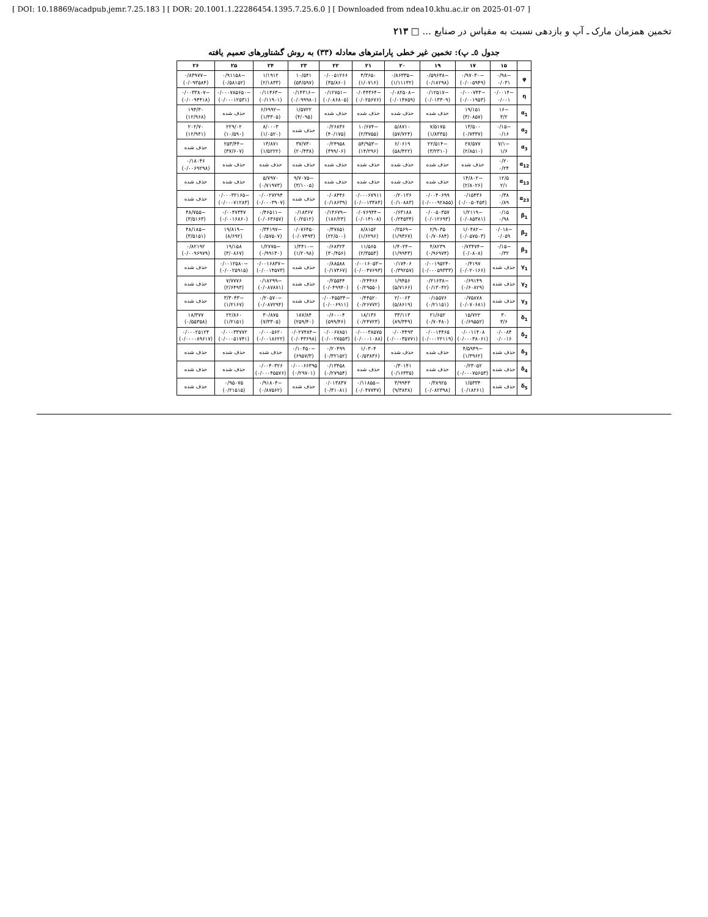[ DOI: 10.18869/acadpub.jemr.7.25.183 ] [ DOR: 20.1001.1.22286454.1395.7.25.6.0 ] [ Downloaded from ndea10.khu.ac.ir on 2025-01-07 ]
تخمین همزمان مارک ـ آپ و بازدهی نسبت به مقیاس در صنایع ... □ ۲۱۳
جدول ٥ـ پ): تخمین غیر خطی پارامترهای معادله (۳۳) به روش گشتاورهای تعمیم یافته
| | ۱۵ | ۱۷ | ۱۹ | ۲۰ | ۲۱ | ۲۲ | ۲۳ | ۲۴ | ۲۵ | ۲۶ |
| --- | --- | --- | --- | --- | --- | --- | --- | --- | --- | --- |
| φ | −۰/۹۸ ۰/۰۳۱ | −۰/۹۷۰۳۰ (۰/۰۰۵۹۴۹) | −۰/۵۹۶۳۸ (۰/۱۸۲۹۸) | −۰/۸۶۳۳۵ (۱/۱۱۱۳۲) | ۴/۳۶۵۰ (۱/۰۷۱۶) | ۰/۰۰۵۱۲۶۶ (۳۵/۸۶۰) | ۱۰/۵۴۱ (۵۴/۵۹۷) | ۱/۱۹۱۲ (۲/۱۸۳۳) | −۰/۹۱۱۵۸ (۰/۵۸۱۵۲) | −۰/۸۳۹۷۷ (۰/۰۹۳۵۸۴) |
| η | −۰/۰۰۱۴ ۰/۰۰۱ | −۰/۰۰۰۷۴۳ (۰/۰۰۱۹۵۳) | −۰/۱۲۵۱۷ (۰/۰۱۳۳۰۹) | −۰/۰۸۲۵۰۸ (۰/۰۱۴۷۵۹) | −۰/۰۴۴۳۶۴ (۰/۰۲۵۶۷۶) | −۰/۱۲۷۵۱ (۰/۰۸۶۸۰۵) | −۰/۱۴۳۱۶ (۰/۰۹۹۹۸۰) | −۰/۱۱۴۶۳ (۰/۱۱۹۰۱) | −۰/۰۰۰۷۸۵۶۵۰ (۰/۰۰۰۱۲۵۳۱) | −۰/۰۰۳۳۸۰۷ (۰/۰۰۹۴۴۱۸) |
| α<sub>1</sub> | −۱۶ ۳/۲ | ۱۹/۱۵۱ (۳/۰۸۵۷) | حذف شده | حذف شده | حذف شده | حذف شده | ۱/۵۷۲۲ (۴/۰۹۵) | −۶/۶۹۹۲ (۱/۳۳۰۵) | حذف شده | ۱۹۴/۳۰ (۱۲/۹۶۸) |
| α<sub>2</sub> | −۰/۱۵ ۰/۱۶ | ۱۳/۵۰۰ (۰/۷۳۳۷) | ۷/۵۱۷۵ (۱/۸۳۳۵) | ۵/۸۷۱۰ (۵۷/۷۲۴) | −۱۰/۶۷۴ (۲/۳۷۵۵) | ۰/۲۶۸۳۶ (۴۰/۱۷۵) | حذف شده | ۸/۰۰۰۳ (۱/۰۵۲۰) | ۲۲۹/۰۲ (۱۰/۵۹۰) | ۲۰۲/۷۰ (۱۲/۹۴۱) |
| α<sub>3</sub> | −۷/۱ ۱/۶ | ۲۷/۵۷۷ (۲/۸۵۱۰) | −۲۲/۵۱۴ (۳/۲۳۱۰) | ۶/۰۶۱۹ (۵۸/۴۲۲) | −۵۴/۹۵۳ (۱۴/۲۹۶) | ۰/۲۴۹۵۸ (۳۹۹/۰۶) | ۳۷/۷۳۰ (۲۰/۴۳۸) | ۱۳/۸۷۱ (۱/۵۲۲۲) | −۲۵۳/۴۴ (۳۷/۶۰۷) | حذف شده |
| α<sub>12</sub> | ۰/۲۰ ۰/۲۴ | حذف شده | حذف شده | حذف شده | حذف شده | حذف شده | حذف شده | حذف شده | حذف شده | ۰/۱۸۰۴۶ (۰/۰۰۶۹۲۹۸) |
| α<sub>13</sub> | ۱۲/۵ ۲/۱ | −۱۴/۸۰۲ (۲/۸۰۲۶) | حذف شده | حذف شده | حذف شده | حذف شده | −۹/۷۰۷۵ (۳/۱۰۰۵) | ۵/۷۹۷۰ (۰/۷۱۹۷۳) | حذف شده | حذف شده |
| α<sub>23</sub> | ۰/۳۸ ۰/۸۹ | ۰/۱۵۴۳۶ (۰/۰۰۵۰۴۵۴) | ۰/۰۰۴۰۶۹۹ (۰/۰۰۰۹۲۸۵۵) | ۰/۲۰۱۳۶ (۰/۱۰۸۸۳) | ۰/۰۰۰۶۷۹۱۱ (۰/۰۰۱۳۳۸۴) | ۰/۰۸۴۴۶ (۰/۱۸۶۳۹) | حذف شده | ۰/۰۰۲۷۲۹۴ (۰/۰۰۰۳۹۰۷) | −۰/۰۰۰۳۲۱۶۵ (۰/۰۰۰۷۱۲۸۳) | حذف شده |
| β<sub>1</sub> | ۰/۱۵ ۰/۹۸ | −۱/۲۱۱۹ (۰/۰۸۵۳۸۱) | ۰/۰۰۵۰۳۵۷ (۰/۰۱۲۶۹۳) | ۰/۶۳۱۸۸ (۰/۲۴۵۳۴) | −۰/۰۷۶۹۴۴ (۰/۰۱۴۱۰۸) | −۰/۱۴۶۷۹ (۱۸۶/۲۳) | ۰/۱۸۳۶۷ (۰/۲۵۱۲) | −۰/۴۶۵۱۱ (۰/۰۶۳۶۵۷) | ۰/۰۰۴۷۳۴۷ (۰/۰۰۱۶۸۶۰) | −۴۸/۷۵۵ (۳/۵۱۶۳) |
| β<sub>2</sub> | −۰/۰۱۸ ۰/۰۵۹ | −۱/۰۴۸۲ (۰/۰۵۷۵۰۳) | ۲/۹۰۳۵ (۰/۷۰۶۸۴) | −۰/۲۵۶۹ (۱/۹۳۶۷) | ۸/۸۱۵۲ (۱/۶۲۹۶) | ۰/۳۷۸۵۱ (۲۲/۵۰۰) | ۰/۰۷۶۴۵۰ (۰/۰۷۴۹۳) | −۰/۳۴۱۹۷ (۰/۵۷۵۰۷) | −۱۹/۸۱۹ (۸/۶۹۲) | −۴۸/۱۸۵ (۳/۵۱۵۱) |
| β<sub>3</sub> | −۰/۱۵ ۰/۳۲ | −۰/۷۳۴۷۴ (۰/۰۸۰۸) | ۴/۸۲۳۹ (۰/۹۶۹۷۴) | −۱/۴۰۲۴ (۱/۹۹۴۳) | ۱۱/۵۶۵ (۲/۳۵۵۳) | ۰/۶۸۳۲۳ (۳۰/۴۵۶) | −۱/۳۴۱۰ (۱/۲۰۹۸) | −۱/۲۷۷۵ (۰/۹۹۱۳۰) | ۱۹/۱۵۸ (۳/۰۸۶۷) | ۰/۸۲۱۹۲ (۰/۰۰۹۶۹۷۹) |
| γ<sub>1</sub> | حذف شده | ۰/۴۱۹۷ (۰/۰۲۰۱۶۶) | ۰/۰۰۱۹۵۲۴۰ (۰/۰۰۰۵۹۳۳۳) | ۰/۱۷۴۰۶ (۰/۳۹۲۵۷) | −۰/۰۰۱۶۰۵۳ (۰/۰۰۴۷۶۹۳) | ۰/۸۸۵۸۸ (۰/۱۷۴۶۷) | حذف شده | −۰/۰۰۱۶۸۳۷ (۰/۰۰۱۴۵۷۳) | −۰/۰۰۱۲۵۸۰ (۰/۰۰۲۵۹۱۵) | حذف شده |
| γ<sub>2</sub> | حذف شده | ۰/۶۹۱۴۹ (۰/۶۰۸۲۹) | −۰/۲۱۶۳۸ (۰/۱۳۰۴۲) | ۱/۹۴۵۶ (۵/۷۱۶۶) | ۰/۲۴۴۶۶ (۰/۲۹۵۵۰) | ۰/۲۵۵۴۴ (۰/۰۴۹۹۴۰) | حذف شده | −۰/۱۸۲۹۹ (۰/۰۸۷۸۷۱) | ۷/۷۷۷۶ (۲/۶۴۹۳) | حذف شده |
| γ<sub>3</sub> | حذف شده | ۰/۷۵۸۷۸ (۰/۰۷۰۶۸۱) | ۰/۱۵۵۷۶ (۰/۲۱۱۵۱) | ۲/۰۰۶۳ (۵/۸۶۱۹) | ۰/۴۴۵۲۰ (۰/۲۶۷۷۲) | −۰/۰۰۴۵۵۳۴ (۰/۰۰۶۹۱۱) | حذف شده | −۰/۲۰۵۷۰ (۰/۰۸۷۲۹۴) | −۳/۳۰۴۳ (۱/۲۱۶۷) | حذف شده |
| δ<sub>1</sub> | ۳۰ ۳/۶ | ۱۵/۷۲۲ (۰/۶۹۵۵۲) | ۲۱/۶۵۲ (۰/۷۰۴۸۰) | ۳۳/۱۱۳ (۸۹/۳۴۹) | ۱۸/۱۳۶ (۰/۲۴۷۲۳) | ۰/۶۰۰۰۴ (۵۹۹/۴۶) | ۱۸۷/۸۴ (۲۵۹/۴۰) | ۳۰/۸۷۵ (۷/۳۳۰۵) | ۲۲/۸۶۰ (۱/۲۱۵۱) | ۱۸/۳۷۷ (۰/۵۵۳۵۸) |
| δ<sub>2</sub> | ۰/۰۰۸۴ ۰/۰۰۱۶ | ۰/۰۰۱۱۴۰۸ (۰/۰۰۰۳۸۰۶۱) | ۰/۰۰۱۴۴۶۵ (۰/۰۰۰۲۲۱۱۹) | ۰/۰۰۴۴۹۳ (۰/۰۰۰۳۵۷۷۱) | ۰/۰۰۰۳۸۵۷۵ (۰/۰۰۰۱۰۸۸) | ۰/۰۰۶۷۸۵۱ (۰/۰۰۲۷۵۵۳) | −۰/۰۲۷۴۸۴ (۰/۰۴۳۶۹۸) | ۰/۰۰۰۵۶۲۰ (۰/۰۰۱۸۶۲۲) | ۰/۰۰۰۳۳۷۷۲ (۰/۰۰۰۵۱۷۴۱) | ۰/۰۰۰۲۵۱۲۴ (۰/۰۰۰۰۸۹۶۱۷) |
| δ<sub>3</sub> | حذف شده | −۴/۵۹۴۹ (۱/۳۹۶۲) | حذف شده | حذف شده | ۱/۰۳۰۴ (۰/۵۳۸۳۶) | ۰/۲۰۴۹۹ (۰/۳۲۱۵۲) | −۰/۱۰۴۵۰ (۶۹۵۷/۳) | حذف شده | حذف شده | حذف شده |
| δ<sub>4</sub> | حذف شده | ۰/۲۳۰۵۲ (۰/۰۰۰۷۵۶۵۳) | حذف شده | ۰/۳۰۱۴۱ (۰/۱۶۳۳۵) | حذف شده | ۰/۱۳۴۵۸ (۰/۲۷۹۵۴) | ۰/۰۰۰۶۶۳۹۵ (۰/۲۹۷۰۱) | ۰/۰۰۴۰۳۲۶ (۰/۰۰۰۴۵۵۷۶) | حذف شده | حذف شده |
| δ<sub>5</sub> | حذف شده | ۱/۵۳۳۴ (۰/۱۸۲۶۱) | ۰/۳۸۹۲۵ (۰/۰۸۲۳۹۸) | ۳/۹۹۴۳ (۹/۳۸۳۸) | −۰/۱۱۸۵۵ (۰/۰۴۷۷۴۷) | ۰/۰۱۳۸۳۷ (۰/۳۱۰۸۱) | حذف شده | −۰/۹۱۸۰۴ (۰/۸۷۵۶۲) | ۰/۹۵۰۷۵ (۰/۲۱۵۱۵) | حذف شده |